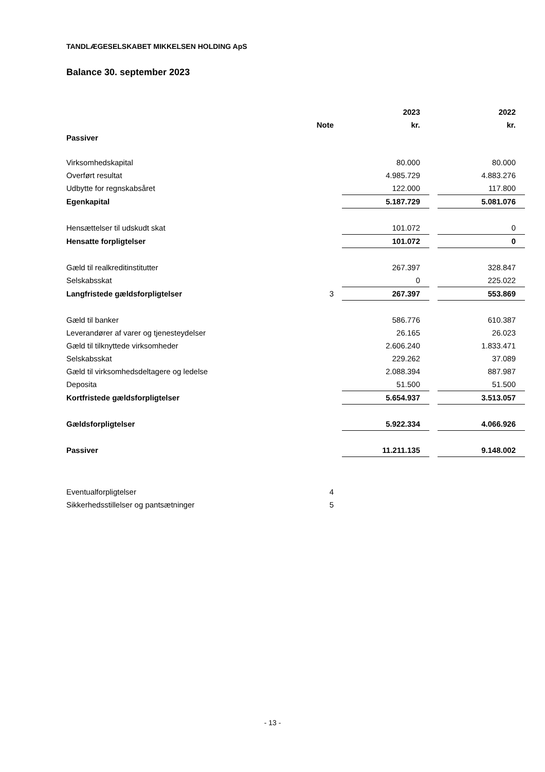TANDLÆGESELSKABET MIKKELSEN HOLDING ApS
Balance 30. september 2023
| | | | 2023 | | 2022 |
| --- | --- | --- | --- | --- | --- |
| | Note | | kr. | | kr. |
| Passiver | | | | | |
| Virksomhedskapital | | | 80.000 | | 80.000 |
| Overført resultat | | | 4.985.729 | | 4.883.276 |
| Udbytte for regnskabsåret | | | 122.000 | | 117.800 |
| Egenkapital | | | 5.187.729 | | 5.081.076 |
| Hensættelser til udskudt skat | | | 101.072 | | 0 |
| Hensatte forpligtelser | | | 101.072 | | 0 |
| Gæld til realkreditinstitutter | | | 267.397 | | 328.847 |
| Selskabsskat | | | 0 | | 225.022 |
| Langfristede gældsforpligtelser | 3 | | 267.397 | | 553.869 |
| Gæld til banker | | | 586.776 | | 610.387 |
| Leverandører af varer og tjenesteydelser | | | 26.165 | | 26.023 |
| Gæld til tilknyttede virksomheder | | | 2.606.240 | | 1.833.471 |
| Selskabsskat | | | 229.262 | | 37.089 |
| Gæld til virksomhedsdeltagere og ledelse | | | 2.088.394 | | 887.987 |
| Deposita | | | 51.500 | | 51.500 |
| Kortfristede gældsforpligtelser | | | 5.654.937 | | 3.513.057 |
| Gældsforpligtelser | | | 5.922.334 | | 4.066.926 |
| Passiver | | | 11.211.135 | | 9.148.002 |
| Eventualforpligtelser | 4 | | | | |
| Sikkerhedsstillelser og pantsætninger | 5 | | | | |
- 13 -